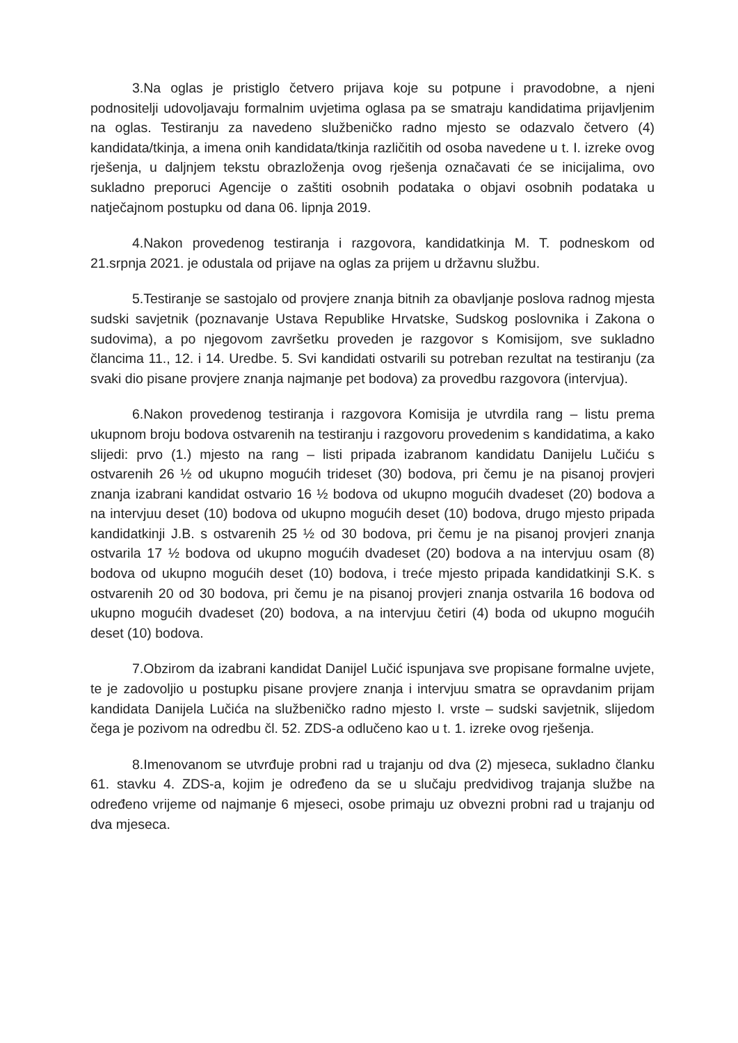3.Na oglas je pristiglo četvero prijava koje su potpune i pravodobne, a njeni podnositelji udovoljavaju formalnim uvjetima oglasa pa se smatraju kandidatima prijavljenim na oglas. Testiranju za navedeno službeničko radno mjesto se odazvalo četvero (4) kandidata/tkinja, a imena onih kandidata/tkinja različitih od osoba navedene u t. I. izreke ovog rješenja, u daljnjem tekstu obrazloženja ovog rješenja označavati će se inicijalima, ovo sukladno preporuci Agencije o zaštiti osobnih podataka o objavi osobnih podataka u natječajnom postupku od dana 06. lipnja 2019.
4.Nakon provedenog testiranja i razgovora, kandidatkinja M. T. podneskom od 21.srpnja 2021. je odustala od prijave na oglas za prijem u državnu službu.
5.Testiranje se sastojalo od provjere znanja bitnih za obavljanje poslova radnog mjesta sudski savjetnik (poznavanje Ustava Republike Hrvatske, Sudskog poslovnika i Zakona o sudovima), a po njegovom završetku proveden je razgovor s Komisijom, sve sukladno člancima 11., 12. i 14. Uredbe. 5. Svi kandidati ostvarili su potreban rezultat na testiranju (za svaki dio pisane provjere znanja najmanje pet bodova) za provedbu razgovora (intervjua).
6.Nakon provedenog testiranja i razgovora Komisija je utvrdila rang – listu prema ukupnom broju bodova ostvarenih na testiranju i razgovoru provedenim s kandidatima, a kako slijedi: prvo (1.) mjesto na rang – listi pripada izabranom kandidatu Danijelu Lučiću s ostvarenih 26 ½ od ukupno mogućih trideset (30) bodova, pri čemu je na pisanoj provjeri znanja izabrani kandidat ostvario 16 ½ bodova od ukupno mogućih dvadeset (20) bodova a na intervjuu deset (10) bodova od ukupno mogućih deset (10) bodova, drugo mjesto pripada kandidatkinji J.B. s ostvarenih 25 ½ od 30 bodova, pri čemu je na pisanoj provjeri znanja ostvarila 17 ½ bodova od ukupno mogućih dvadeset (20) bodova a na intervjuu osam (8) bodova od ukupno mogućih deset (10) bodova, i treće mjesto pripada kandidatkinji S.K. s ostvarenih 20 od 30 bodova, pri čemu je na pisanoj provjeri znanja ostvarila 16 bodova od ukupno mogućih dvadeset (20) bodova, a na intervjuu četiri (4) boda od ukupno mogućih deset (10) bodova.
7.Obzirom da izabrani kandidat Danijel Lučić ispunjava sve propisane formalne uvjete, te je zadovoljio u postupku pisane provjere znanja i intervjuu smatra se opravdanim prijam kandidata Danijela Lučića na službeničko radno mjesto I. vrste – sudski savjetnik, slijedom čega je pozivom na odredbu čl. 52. ZDS-a odlučeno kao u t. 1. izreke ovog rješenja.
8.Imenovanom se utvrđuje probni rad u trajanju od dva (2) mjeseca, sukladno članku 61. stavku 4. ZDS-a, kojim je određeno da se u slučaju predvidivog trajanja službe na određeno vrijeme od najmanje 6 mjeseci, osobe primaju uz obvezni probni rad u trajanju od dva mjeseca.